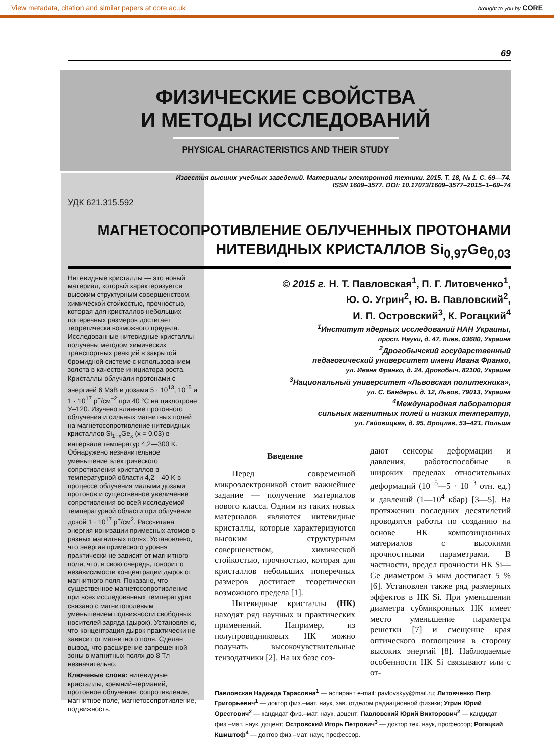View metadata, citation and similar papers at core.ac.uk brought to you by CORE
69
ФИЗИЧЕСКИЕ СВОЙСТВА
И МЕТОДЫ ИССЛЕДОВАНИЙ
PHYSICAL CHARACTERISTICS AND THEIR STUDY
Известия высших учебных заведений. Материалы электронной техники. 2015. Т. 18, № 1. С. 69—74.
ISSN 1609–3577. DOI: 10.17073/1609–3577–2015–1–69–74
УДК 621.315.592
МАГНЕТОСОПРОТИВЛЕНИЕ ОБЛУЧЕННЫХ ПРОТОНАМИ
НИТЕВИДНЫХ КРИСТАЛЛОВ Si<sub>0,97</sub>Ge<sub>0,03</sub>
Нитевидные кристаллы — это новый материал, который характеризуется высоким структурным совершенством, химической стойкостью, прочностью, которая для кристаллов небольших поперечных размеров достигает теоретически возможного предела. Исследованные нитевидные кристаллы получены методом химических транспортных реакций в закрытой бромидной системе с использованием золота в качестве инициатора роста. Кристаллы облучали протонами с энергией 6 МэВ и дозами 5 · 10<sup>13</sup>, 10<sup>15</sup> и 1 · 10<sup>17</sup> p<sup>+</sup>/см<sup>−2</sup> при 40 °C на циклотроне У–120. Изучено влияние протонного облучения и сильных магнитных полей на магнетосопротивление нитевидных кристаллов Si<sub>1−x</sub>Ge<sub>x</sub> (x = 0,03) в интервале температур 4,2—300 K. Обнаружено незначительное уменьшение электрического сопротивления кристаллов в температурной области 4,2—40 K в процессе облучения малыми дозами протонов и существенное увеличение сопротивления во всей исследуемой температурной области при облучении дозой 1 · 10<sup>17</sup> p<sup>+</sup>/см<sup>2</sup>. Рассчитана энергия ионизации примесных атомов в разных магнитных полях. Установлено, что энергия примесного уровня практически не зависит от магнитного поля, что, в свою очередь, говорит о независимости концентрации дырок от магнитного поля. Показано, что существенное магнетосопротивление при всех исследованных температурах связано с магнитополевым уменьшением подвижности свободных носителей заряда (дырок). Установлено, что концентрация дырок практически не зависит от магнитного поля. Сделан вывод, что расширение запрещенной зоны в магнитных полях до 8 Тл незначительно.
Ключевые слова: нитевидные кристаллы, кремний–германий, протонное облучение, сопротивление, магнитное поле, магнетосопротивление, подвижность.
© 2015 г. Н. Т. Павловская<sup>1</sup>, П. Г. Литовченко<sup>1</sup>,
Ю. О. Угрин<sup>2</sup>, Ю. В. Павловский<sup>2</sup>,
И. П. Островский<sup>3</sup>, К. Рогацкий<sup>4</sup>
<sup>1</sup> Институт ядерных исследований НАН Украины,
просп. Науки, д. 47, Киев, 03680, Украина
<sup>2</sup> Дрогобычский государственный
педагогический университет имени Ивана Франко,
ул. Ивана Франко, д. 24, Дрогобыч, 82100, Украина
<sup>3</sup> Национальный университет «Львовская политехника»,
ул. С. Бандеры, д. 12, Львов, 79013, Украина
<sup>4</sup> Международная лаборатория
сильных магнитных полей и низких температур,
ул. Гайовицкая, д. 95, Вроцлав, 53–421, Польша
Введение
Перед современной микроэлектроникой стоит важнейшее задание — получение материалов нового класса. Одним из таких новых материалов являются нитевидные кристаллы, которые характеризуются высоким структурным совершенством, химической стойкостью, прочностью, которая для кристаллов небольших поперечных размеров достигает теоретически возможного предела [1].
Нитевидные кристаллы (НК) находят ряд научных и практических применений. Например, из полупроводниковых НК можно получать высокочувствительные тензодатчики [2]. На их базе соз-
дают сенсоры деформации и давления, работоспособные в широких пределах относительных деформаций (10<sup>−5</sup>—5 · 10<sup>−3</sup> отн. ед.) и давлений (1—10<sup>4</sup> кбар) [3—5]. На протяжении последних десятилетий проводятся работы по созданию на основе НК композиционных материалов с высокими прочностными параметрами. В частности, предел прочности НК Si—Ge диаметром 5 мкм достигает 5 % [6]. Установлен также ряд размерных эффектов в НК Si. При уменьшении диаметра субмикронных НК имеет место уменьшение параметра решетки [7] и смещение края оптического поглощения в сторону высоких энергий [8]. Наблюдаемые особенности НК Si связывают или с от-
Павловская Надежда Тарасовна<sup>1</sup> — аспирант e-mail: pavlovskyy@mail.ru; Литовченко Петр Григорьевич<sup>1</sup> — доктор физ.–мат. наук, зав. отделом радиационной физики; Угрин Юрий Орестович<sup>2</sup> — кандидат физ.–мат. наук, доцент; Павловский Юрий Викторович<sup>2</sup> — кандидат физ.–мат. наук, доцент; Островский Игорь Петрович<sup>3</sup> — доктор тех. наук, профессор; Рогацкий Кшиштоф<sup>4</sup> — доктор физ.–мат. наук, профессор.